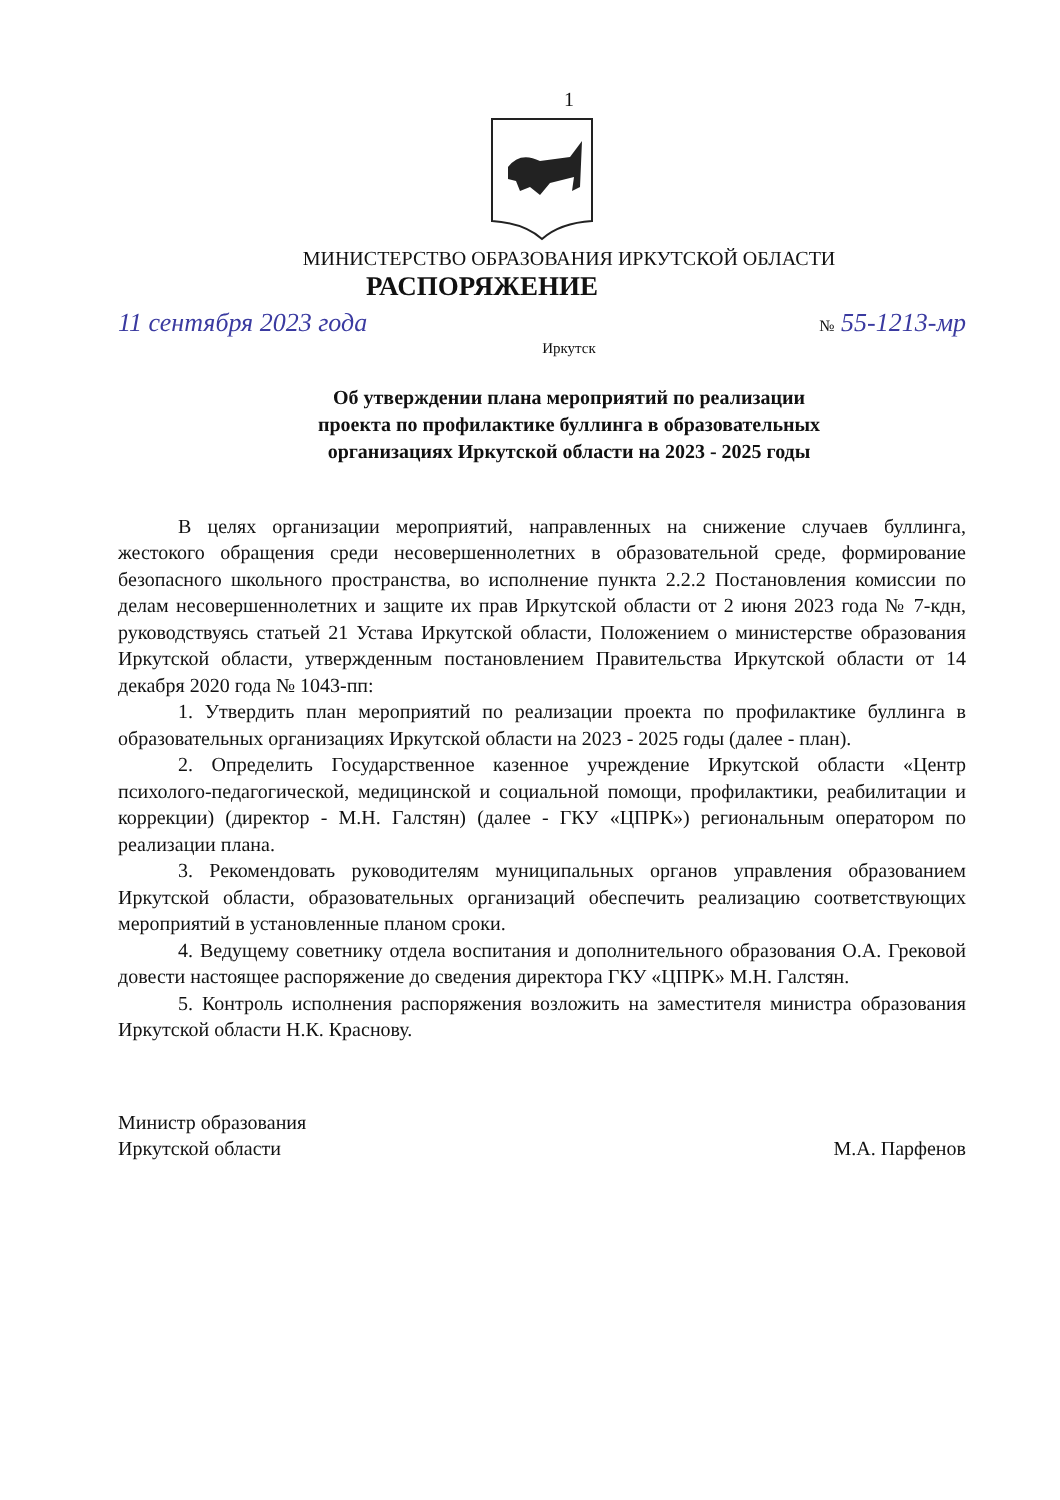1
МИНИСТЕРСТВО ОБРАЗОВАНИЯ ИРКУТСКОЙ ОБЛАСТИ
РАСПОРЯЖЕНИЕ
11 сентября 2023 года № 55-1213-мр
Иркутск
Об утверждении плана мероприятий по реализации
проекта по профилактике буллинга в образовательных
организациях Иркутской области на 2023 - 2025 годы
В целях организации мероприятий, направленных на снижение случаев буллинга, жестокого обращения среди несовершеннолетних в образовательной среде, формирование безопасного школьного пространства, во исполнение пункта 2.2.2 Постановления комиссии по делам несовершеннолетних и защите их прав Иркутской области от 2 июня 2023 года № 7-кдн, руководствуясь статьей 21 Устава Иркутской области, Положением о министерстве образования Иркутской области, утвержденным постановлением Правительства Иркутской области от 14 декабря 2020 года № 1043-пп:
1. Утвердить план мероприятий по реализации проекта по профилактике буллинга в образовательных организациях Иркутской области на 2023 - 2025 годы (далее - план).
2. Определить Государственное казенное учреждение Иркутской области «Центр психолого-педагогической, медицинской и социальной помощи, профилактики, реабилитации и коррекции) (директор - М.Н. Галстян) (далее - ГКУ «ЦПРК») региональным оператором по реализации плана.
3. Рекомендовать руководителям муниципальных органов управления образованием Иркутской области, образовательных организаций обеспечить реализацию соответствующих мероприятий в установленные планом сроки.
4. Ведущему советнику отдела воспитания и дополнительного образования О.А. Грековой довести настоящее распоряжение до сведения директора ГКУ «ЦПРК» М.Н. Галстян.
5. Контроль исполнения распоряжения возложить на заместителя министра образования Иркутской области Н.К. Краснову.
Министр образования
Иркутской области
М.А. Парфенов